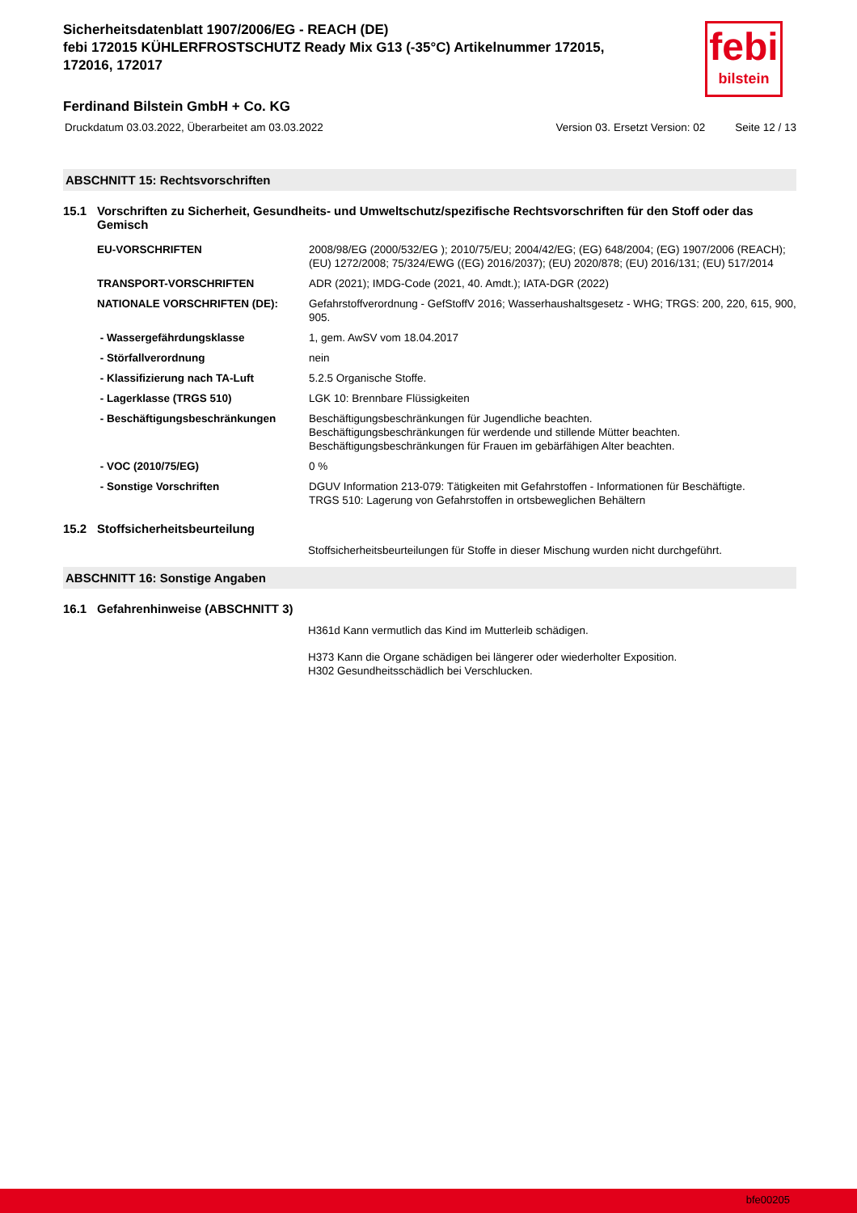febi
bilstein
Sicherheitsdatenblatt 1907/2006/EG - REACH (DE)
febi 172015 KÜHLERFROSTSCHUTZ Ready Mix G13 (-35°C) Artikelnummer 172015, 172016, 172017
Ferdinand Bilstein GmbH + Co. KG
Druckdatum 03.03.2022, Überarbeitet am 03.03.2022 Version 03. Ersetzt Version: 02 Seite 12 / 13
ABSCHNITT 15: Rechtsvorschriften
15.1 Vorschriften zu Sicherheit, Gesundheits- und Umweltschutz/spezifische Rechtsvorschriften für den Stoff oder das Gemisch
| EU-VORSCHRIFTEN | 2008/98/EG (2000/532/EG ); 2010/75/EU; 2004/42/EG; (EG) 648/2004; (EG) 1907/2006 (REACH); (EU) 1272/2008; 75/324/EWG ((EG) 2016/2037); (EU) 2020/878; (EU) 2016/131; (EU) 517/2014 |
| TRANSPORT-VORSCHRIFTEN | ADR (2021); IMDG-Code (2021, 40. Amdt.); IATA-DGR (2022) |
| NATIONALE VORSCHRIFTEN (DE): | Gefahrstoffverordnung - GefStoffV 2016; Wasserhaushaltsgesetz - WHG; TRGS: 200, 220, 615, 900, 905. |
| - Wassergefährdungsklasse | 1, gem. AwSV vom 18.04.2017 |
| - Störfallverordnung | nein |
| - Klassifizierung nach TA-Luft | 5.2.5 Organische Stoffe. |
| - Lagerklasse (TRGS 510) | LGK 10: Brennbare Flüssigkeiten |
| - Beschäftigungsbeschränkungen | Beschäftigungsbeschränkungen für Jugendliche beachten. Beschäftigungsbeschränkungen für werdende und stillende Mütter beachten. Beschäftigungsbeschränkungen für Frauen im gebärfähigen Alter beachten. |
| - VOC (2010/75/EG) | 0 % |
| - Sonstige Vorschriften | DGUV Information 213-079: Tätigkeiten mit Gefahrstoffen - Informationen für Beschäftigte. TRGS 510: Lagerung von Gefahrstoffen in ortsbeweglichen Behältern |
15.2 Stoffsicherheitsbeurteilung
Stoffsicherheitsbeurteilungen für Stoffe in dieser Mischung wurden nicht durchgeführt.
ABSCHNITT 16: Sonstige Angaben
16.1 Gefahrenhinweise (ABSCHNITT 3)
H361d Kann vermutlich das Kind im Mutterleib schädigen.
H373 Kann die Organe schädigen bei längerer oder wiederholter Exposition.
H302 Gesundheitsschädlich bei Verschlucken.
bfe00205